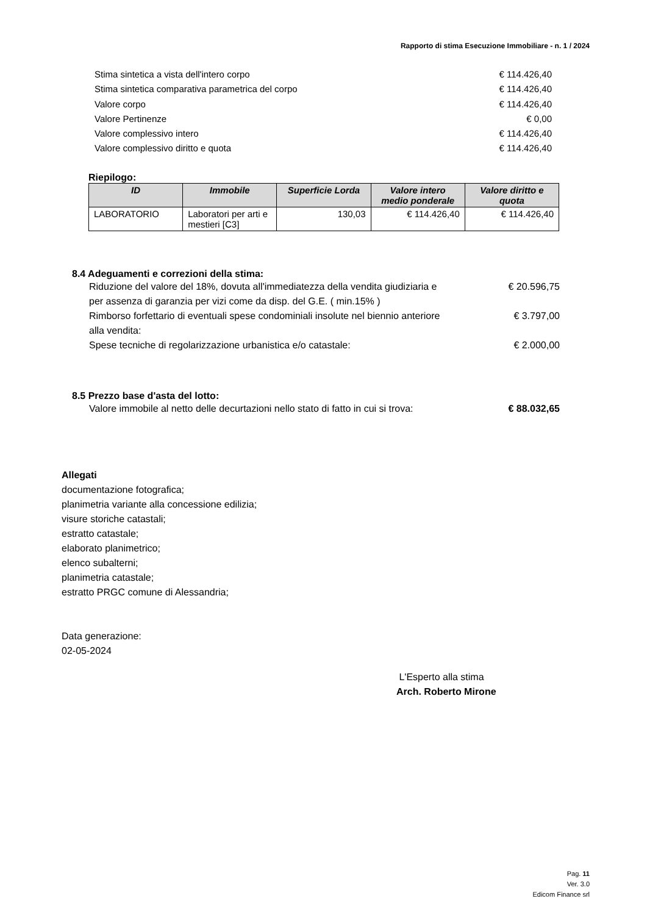Rapporto di stima Esecuzione Immobiliare - n. 1 / 2024
Stima sintetica a vista dell'intero corpo € 114.426,40
Stima sintetica comparativa parametrica del corpo € 114.426,40
Valore corpo € 114.426,40
Valore Pertinenze € 0,00
Valore complessivo intero € 114.426,40
Valore complessivo diritto e quota € 114.426,40
Riepilogo:
| ID | Immobile | Superficie Lorda | Valore intero medio ponderale | Valore diritto e quota |
| --- | --- | --- | --- | --- |
| LABORATORIO | Laboratori per arti e mestieri [C3] | 130,03 | € 114.426,40 | € 114.426,40 |
8.4 Adeguamenti e correzioni della stima:
Riduzione del valore del 18%, dovuta all'immediatezza della vendita giudiziaria e per assenza di garanzia per vizi come da disp. del G.E. ( min.15% ) € 20.596,75
Rimborso forfettario di eventuali spese condominiali insolute nel biennio anteriore alla vendita: € 3.797,00
Spese tecniche di regolarizzazione urbanistica e/o catastale: € 2.000,00
8.5 Prezzo base d'asta del lotto:
Valore immobile al netto delle decurtazioni nello stato di fatto in cui si trova: € 88.032,65
Allegati
documentazione fotografica;
planimetria variante alla concessione edilizia;
visure storiche catastali;
estratto catastale;
elaborato planimetrico;
elenco subalterni;
planimetria catastale;
estratto PRGC comune di Alessandria;
Data generazione:
02-05-2024
L'Esperto alla stima
Arch. Roberto Mirone
Pag. 11
Ver. 3.0
Edicom Finance srl